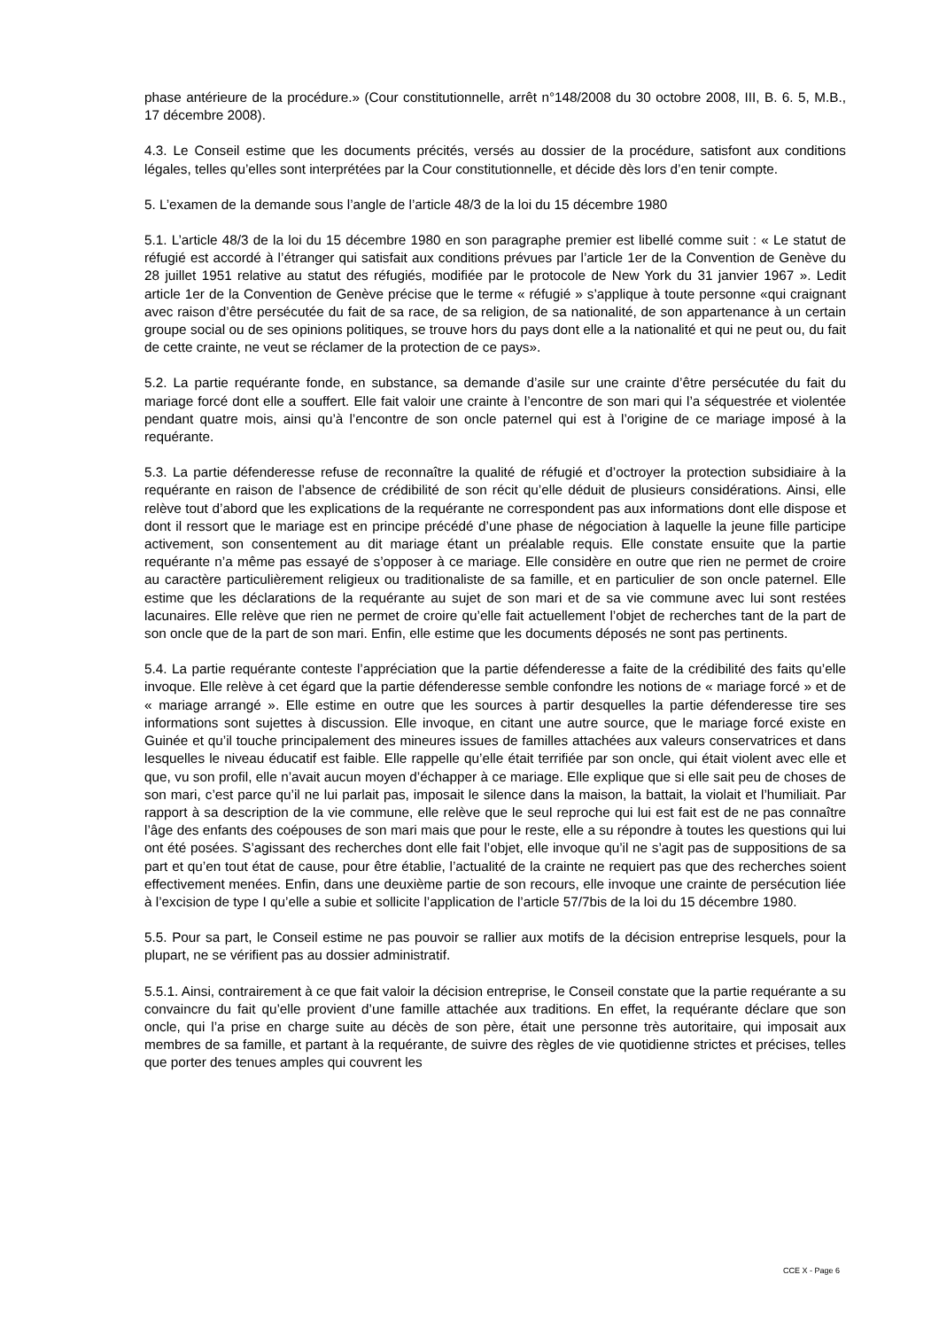phase antérieure de la procédure.» (Cour constitutionnelle, arrêt n°148/2008 du 30 octobre 2008, III, B. 6. 5, M.B., 17 décembre 2008).
4.3. Le Conseil estime que les documents précités, versés au dossier de la procédure, satisfont aux conditions légales, telles qu’elles sont interprétées par la Cour constitutionnelle, et décide dès lors d’en tenir compte.
5. L’examen de la demande sous l’angle de l’article 48/3 de la loi du 15 décembre 1980
5.1. L’article 48/3 de la loi du 15 décembre 1980 en son paragraphe premier est libellé comme suit : « Le statut de réfugié est accordé à l’étranger qui satisfait aux conditions prévues par l’article 1er de la Convention de Genève du 28 juillet 1951 relative au statut des réfugiés, modifiée par le protocole de New York du 31 janvier 1967 ». Ledit article 1er de la Convention de Genève précise que le terme « réfugié » s’applique à toute personne «qui craignant avec raison d’être persécutée du fait de sa race, de sa religion, de sa nationalité, de son appartenance à un certain groupe social ou de ses opinions politiques, se trouve hors du pays dont elle a la nationalité et qui ne peut ou, du fait de cette crainte, ne veut se réclamer de la protection de ce pays».
5.2. La partie requérante fonde, en substance, sa demande d’asile sur une crainte d’être persécutée du fait du mariage forcé dont elle a souffert. Elle fait valoir une crainte à l’encontre de son mari qui l’a séquestrée et violentée pendant quatre mois, ainsi qu’à l’encontre de son oncle paternel qui est à l’origine de ce mariage imposé à la requérante.
5.3. La partie défenderesse refuse de reconnaître la qualité de réfugié et d’octroyer la protection subsidiaire à la requérante en raison de l’absence de crédibilité de son récit qu’elle déduit de plusieurs considérations. Ainsi, elle relève tout d’abord que les explications de la requérante ne correspondent pas aux informations dont elle dispose et dont il ressort que le mariage est en principe précédé d’une phase de négociation à laquelle la jeune fille participe activement, son consentement au dit mariage étant un préalable requis. Elle constate ensuite que la partie requérante n’a même pas essayé de s’opposer à ce mariage. Elle considère en outre que rien ne permet de croire au caractère particulièrement religieux ou traditionaliste de sa famille, et en particulier de son oncle paternel. Elle estime que les déclarations de la requérante au sujet de son mari et de sa vie commune avec lui sont restées lacunaires. Elle relève que rien ne permet de croire qu’elle fait actuellement l’objet de recherches tant de la part de son oncle que de la part de son mari. Enfin, elle estime que les documents déposés ne sont pas pertinents.
5.4. La partie requérante conteste l’appréciation que la partie défenderesse a faite de la crédibilité des faits qu’elle invoque. Elle relève à cet égard que la partie défenderesse semble confondre les notions de « mariage forcé » et de « mariage arrangé ». Elle estime en outre que les sources à partir desquelles la partie défenderesse tire ses informations sont sujettes à discussion. Elle invoque, en citant une autre source, que le mariage forcé existe en Guinée et qu’il touche principalement des mineures issues de familles attachées aux valeurs conservatrices et dans lesquelles le niveau éducatif est faible. Elle rappelle qu’elle était terrifiée par son oncle, qui était violent avec elle et que, vu son profil, elle n’avait aucun moyen d’échapper à ce mariage. Elle explique que si elle sait peu de choses de son mari, c’est parce qu’il ne lui parlait pas, imposait le silence dans la maison, la battait, la violait et l’humiliait. Par rapport à sa description de la vie commune, elle relève que le seul reproche qui lui est fait est de ne pas connaître l’âge des enfants des coépouses de son mari mais que pour le reste, elle a su répondre à toutes les questions qui lui ont été posées. S’agissant des recherches dont elle fait l’objet, elle invoque qu’il ne s’agit pas de suppositions de sa part et qu’en tout état de cause, pour être établie, l’actualité de la crainte ne requiert pas que des recherches soient effectivement menées. Enfin, dans une deuxième partie de son recours, elle invoque une crainte de persécution liée à l’excision de type I qu’elle a subie et sollicite l’application de l’article 57/7bis de la loi du 15 décembre 1980.
5.5. Pour sa part, le Conseil estime ne pas pouvoir se rallier aux motifs de la décision entreprise lesquels, pour la plupart, ne se vérifient pas au dossier administratif.
5.5.1. Ainsi, contrairement à ce que fait valoir la décision entreprise, le Conseil constate que la partie requérante a su convaincre du fait qu’elle provient d’une famille attachée aux traditions. En effet, la requérante déclare que son oncle, qui l’a prise en charge suite au décès de son père, était une personne très autoritaire, qui imposait aux membres de sa famille, et partant à la requérante, de suivre des règles de vie quotidienne strictes et précises, telles que porter des tenues amples qui couvrent les
CCE X - Page 6